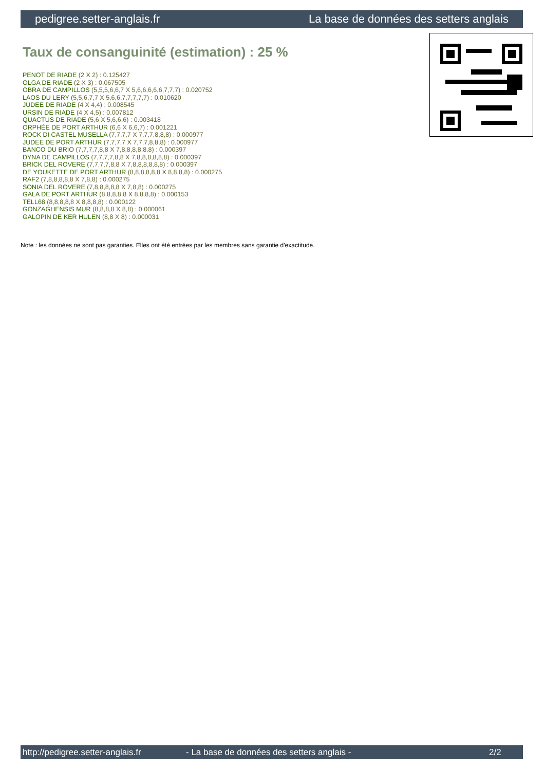pedigree.setter-anglais.fr La base de données des setters anglais
Taux de consanguinité (estimation) : 25 %
PENOT DE RIADE (2 X 2) : 0.125427
OLGA DE RIADE (2 X 3) : 0.067505
OBRA DE CAMPILLOS (5,5,5,6,6,7 X 5,6,6,6,6,6,7,7,7) : 0.020752
LAOS DU LERY (5,5,6,7,7 X 5,6,6,7,7,7,7,7) : 0.010620
JUDEE DE RIADE (4 X 4,4) : 0.008545
URSIN DE RIADE (4 X 4,5) : 0.007812
QUACTUS DE RIADE (5,6 X 5,6,6,6) : 0.003418
ORPHÉE DE PORT ARTHUR (6,6 X 6,6,7) : 0.001221
ROCK DI CASTEL MUSELLA (7,7,7,7 X 7,7,7,8,8,8) : 0.000977
JUDEE DE PORT ARTHUR (7,7,7,7 X 7,7,7,8,8,8) : 0.000977
BANCO DU BRIO (7,7,7,7,8,8 X 7,8,8,8,8,8,8) : 0.000397
DYNA DE CAMPILLOS (7,7,7,7,8,8 X 7,8,8,8,8,8,8) : 0.000397
BRICK DEL ROVERE (7,7,7,7,8,8 X 7,8,8,8,8,8,8) : 0.000397
DE YOUKETTE DE PORT ARTHUR (8,8,8,8,8,8 X 8,8,8,8) : 0.000275
RAF2 (7,8,8,8,8,8 X 7,8,8) : 0.000275
SONIA DEL ROVERE (7,8,8,8,8,8 X 7,8,8) : 0.000275
GALA DE PORT ARTHUR (8,8,8,8,8 X 8,8,8,8) : 0.000153
TELL68 (8,8,8,8,8 X 8,8,8,8) : 0.000122
GONZAGHENSIS MUR (8,8,8,8 X 8,8) : 0.000061
GALOPIN DE KER HULEN (8,8 X 8) : 0.000031
Note : les données ne sont pas garanties. Elles ont été entrées par les membres sans garantie d'exactitude.
http://pedigree.setter-anglais.fr - La base de données des setters anglais - 2/2